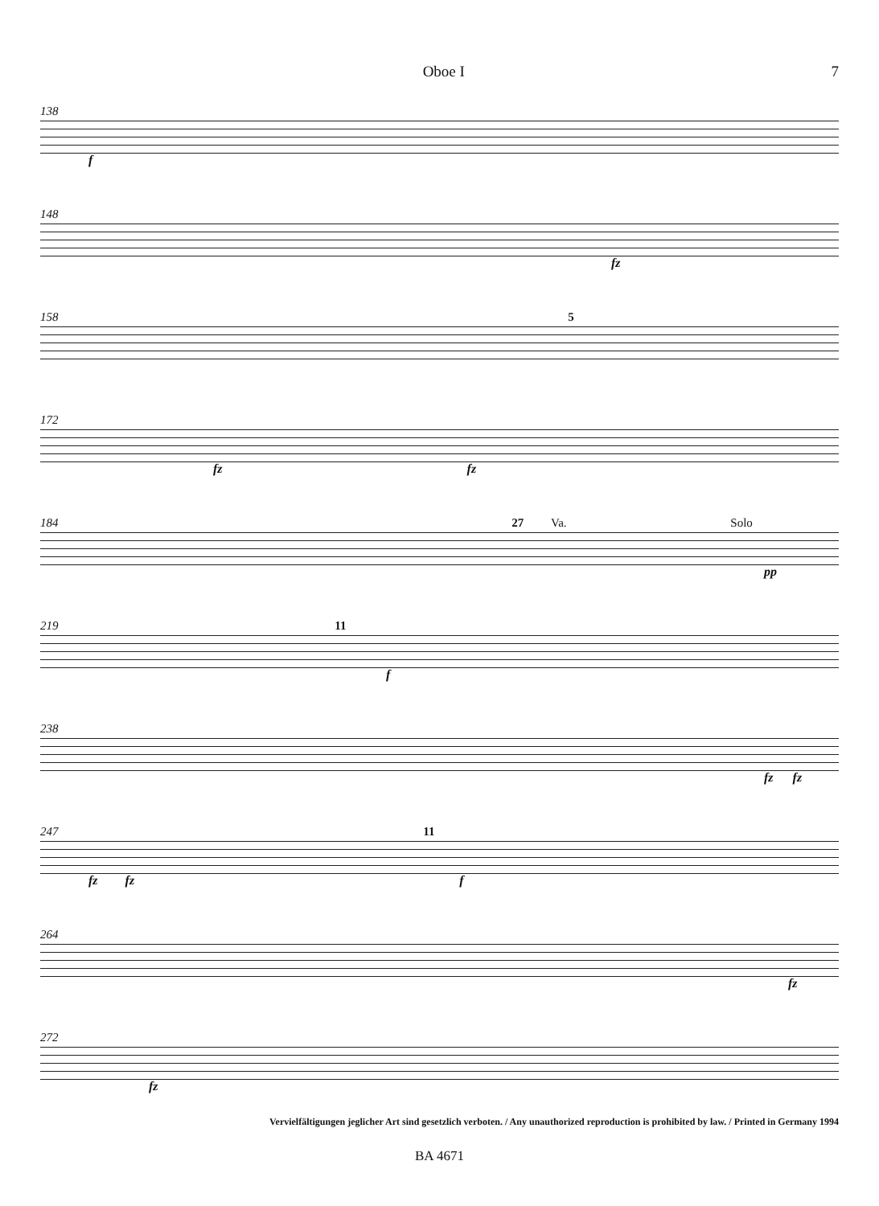Oboe I 7
138
f
148
fz
158 5
172
fz fz
184 27 Va. Solo
pp
219 11
f
238
fz fz
247 11
fz fz f
264
fz
272
fz
Vervielfältigungen jeglicher Art sind gesetzlich verboten. / Any unauthorized reproduction is prohibited by law. / Printed in Germany 1994
BA 4671